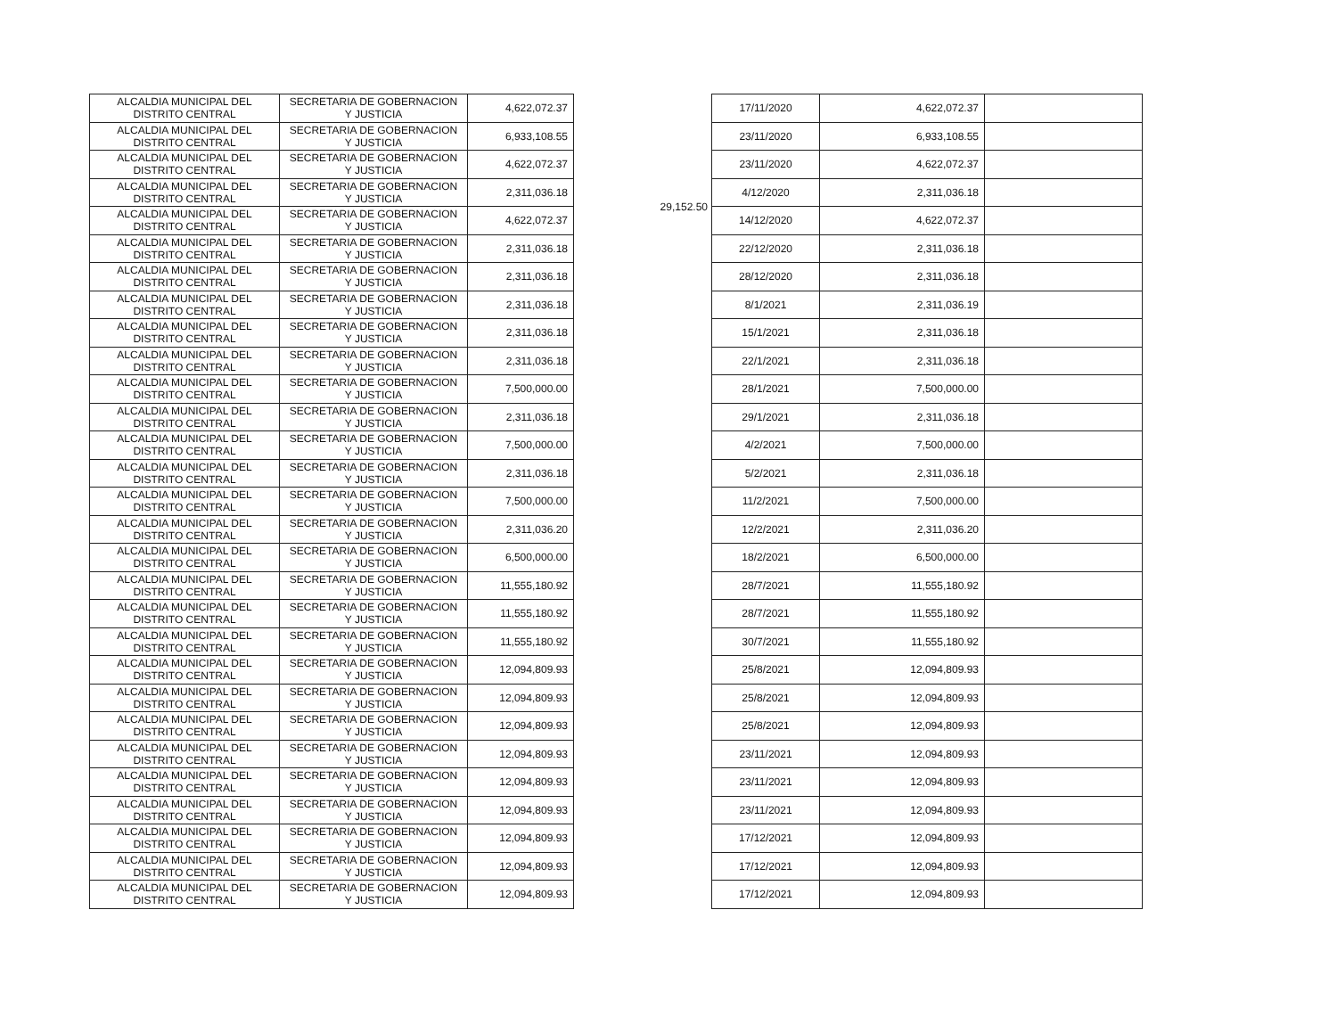| ALCALDIA MUNICIPAL DEL DISTRITO CENTRAL | SECRETARIA DE GOBERNACION Y JUSTICIA | 4,622,072.37 |
| ALCALDIA MUNICIPAL DEL DISTRITO CENTRAL | SECRETARIA DE GOBERNACION Y JUSTICIA | 6,933,108.55 |
| ALCALDIA MUNICIPAL DEL DISTRITO CENTRAL | SECRETARIA DE GOBERNACION Y JUSTICIA | 4,622,072.37 |
| ALCALDIA MUNICIPAL DEL DISTRITO CENTRAL | SECRETARIA DE GOBERNACION Y JUSTICIA | 2,311,036.18 |
| ALCALDIA MUNICIPAL DEL DISTRITO CENTRAL | SECRETARIA DE GOBERNACION Y JUSTICIA | 4,622,072.37 |
| ALCALDIA MUNICIPAL DEL DISTRITO CENTRAL | SECRETARIA DE GOBERNACION Y JUSTICIA | 2,311,036.18 |
| ALCALDIA MUNICIPAL DEL DISTRITO CENTRAL | SECRETARIA DE GOBERNACION Y JUSTICIA | 2,311,036.18 |
| ALCALDIA MUNICIPAL DEL DISTRITO CENTRAL | SECRETARIA DE GOBERNACION Y JUSTICIA | 2,311,036.18 |
| ALCALDIA MUNICIPAL DEL DISTRITO CENTRAL | SECRETARIA DE GOBERNACION Y JUSTICIA | 2,311,036.18 |
| ALCALDIA MUNICIPAL DEL DISTRITO CENTRAL | SECRETARIA DE GOBERNACION Y JUSTICIA | 2,311,036.18 |
| ALCALDIA MUNICIPAL DEL DISTRITO CENTRAL | SECRETARIA DE GOBERNACION Y JUSTICIA | 7,500,000.00 |
| ALCALDIA MUNICIPAL DEL DISTRITO CENTRAL | SECRETARIA DE GOBERNACION Y JUSTICIA | 2,311,036.18 |
| ALCALDIA MUNICIPAL DEL DISTRITO CENTRAL | SECRETARIA DE GOBERNACION Y JUSTICIA | 7,500,000.00 |
| ALCALDIA MUNICIPAL DEL DISTRITO CENTRAL | SECRETARIA DE GOBERNACION Y JUSTICIA | 2,311,036.18 |
| ALCALDIA MUNICIPAL DEL DISTRITO CENTRAL | SECRETARIA DE GOBERNACION Y JUSTICIA | 7,500,000.00 |
| ALCALDIA MUNICIPAL DEL DISTRITO CENTRAL | SECRETARIA DE GOBERNACION Y JUSTICIA | 2,311,036.20 |
| ALCALDIA MUNICIPAL DEL DISTRITO CENTRAL | SECRETARIA DE GOBERNACION Y JUSTICIA | 6,500,000.00 |
| ALCALDIA MUNICIPAL DEL DISTRITO CENTRAL | SECRETARIA DE GOBERNACION Y JUSTICIA | 11,555,180.92 |
| ALCALDIA MUNICIPAL DEL DISTRITO CENTRAL | SECRETARIA DE GOBERNACION Y JUSTICIA | 11,555,180.92 |
| ALCALDIA MUNICIPAL DEL DISTRITO CENTRAL | SECRETARIA DE GOBERNACION Y JUSTICIA | 11,555,180.92 |
| ALCALDIA MUNICIPAL DEL DISTRITO CENTRAL | SECRETARIA DE GOBERNACION Y JUSTICIA | 12,094,809.93 |
| ALCALDIA MUNICIPAL DEL DISTRITO CENTRAL | SECRETARIA DE GOBERNACION Y JUSTICIA | 12,094,809.93 |
| ALCALDIA MUNICIPAL DEL DISTRITO CENTRAL | SECRETARIA DE GOBERNACION Y JUSTICIA | 12,094,809.93 |
| ALCALDIA MUNICIPAL DEL DISTRITO CENTRAL | SECRETARIA DE GOBERNACION Y JUSTICIA | 12,094,809.93 |
| ALCALDIA MUNICIPAL DEL DISTRITO CENTRAL | SECRETARIA DE GOBERNACION Y JUSTICIA | 12,094,809.93 |
| ALCALDIA MUNICIPAL DEL DISTRITO CENTRAL | SECRETARIA DE GOBERNACION Y JUSTICIA | 12,094,809.93 |
| ALCALDIA MUNICIPAL DEL DISTRITO CENTRAL | SECRETARIA DE GOBERNACION Y JUSTICIA | 12,094,809.93 |
| ALCALDIA MUNICIPAL DEL DISTRITO CENTRAL | SECRETARIA DE GOBERNACION Y JUSTICIA | 12,094,809.93 |
| ALCALDIA MUNICIPAL DEL DISTRITO CENTRAL | SECRETARIA DE GOBERNACION Y JUSTICIA | 12,094,809.93 |
29,152.50
| 17/11/2020 | 4,622,072.37 | |
| 23/11/2020 | 6,933,108.55 | |
| 23/11/2020 | 4,622,072.37 | |
| 4/12/2020 | 2,311,036.18 | |
| 14/12/2020 | 4,622,072.37 | |
| 22/12/2020 | 2,311,036.18 | |
| 28/12/2020 | 2,311,036.18 | |
| 8/1/2021 | 2,311,036.19 | |
| 15/1/2021 | 2,311,036.18 | |
| 22/1/2021 | 2,311,036.18 | |
| 28/1/2021 | 7,500,000.00 | |
| 29/1/2021 | 2,311,036.18 | |
| 4/2/2021 | 7,500,000.00 | |
| 5/2/2021 | 2,311,036.18 | |
| 11/2/2021 | 7,500,000.00 | |
| 12/2/2021 | 2,311,036.20 | |
| 18/2/2021 | 6,500,000.00 | |
| 28/7/2021 | 11,555,180.92 | |
| 28/7/2021 | 11,555,180.92 | |
| 30/7/2021 | 11,555,180.92 | |
| 25/8/2021 | 12,094,809.93 | |
| 25/8/2021 | 12,094,809.93 | |
| 25/8/2021 | 12,094,809.93 | |
| 23/11/2021 | 12,094,809.93 | |
| 23/11/2021 | 12,094,809.93 | |
| 23/11/2021 | 12,094,809.93 | |
| 17/12/2021 | 12,094,809.93 | |
| 17/12/2021 | 12,094,809.93 | |
| 17/12/2021 | 12,094,809.93 | |